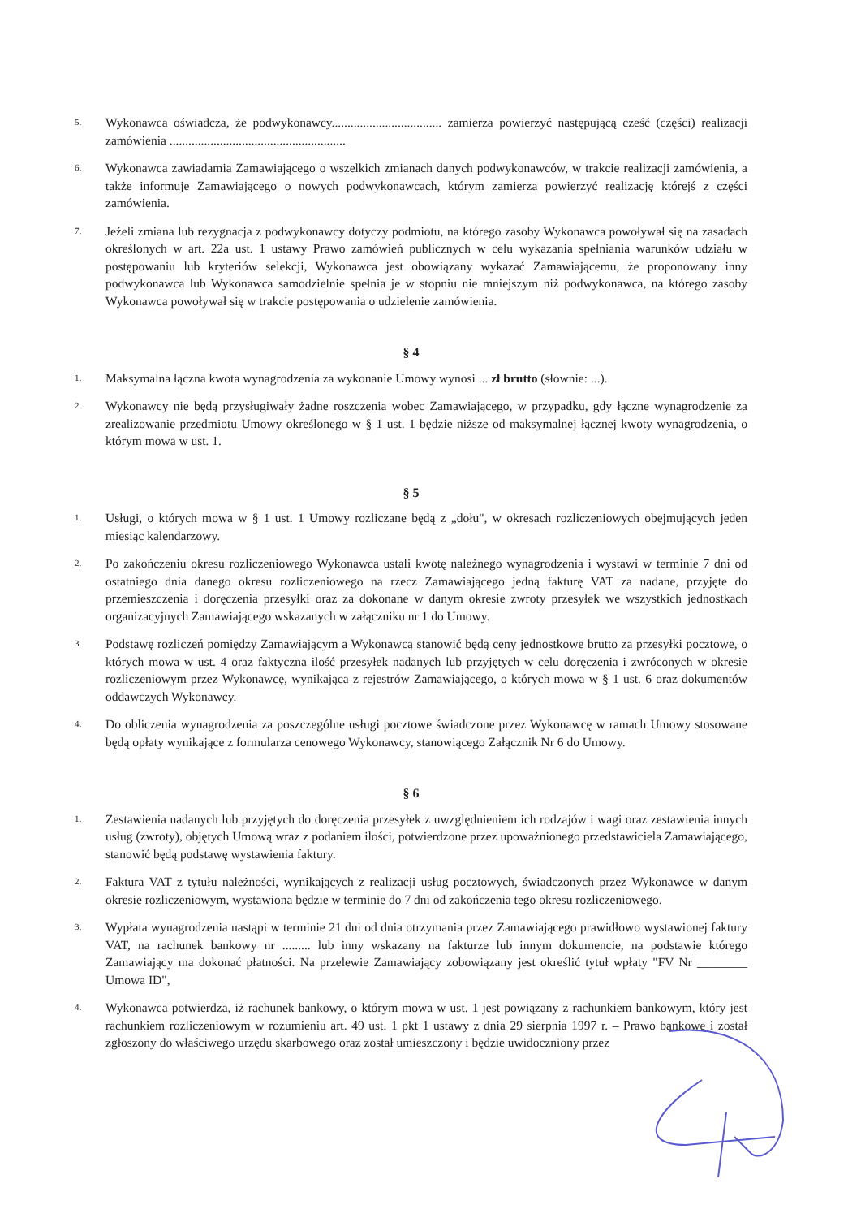5.
Wykonawca oświadcza, że podwykonawcy................................... zamierza powierzyć następującą cześć (części) realizacji zamówienia ........................................................
6.
Wykonawca zawiadamia Zamawiającego o wszelkich zmianach danych podwykonawców, w trakcie realizacji zamówienia, a także informuje Zamawiającego o nowych podwykonawcach, którym zamierza powierzyć realizację którejś z części zamówienia.
7.
Jeżeli zmiana lub rezygnacja z podwykonawcy dotyczy podmiotu, na którego zasoby Wykonawca powoływał się na zasadach określonych w art. 22a ust. 1 ustawy Prawo zamówień publicznych w celu wykazania spełniania warunków udziału w postępowaniu lub kryteriów selekcji, Wykonawca jest obowiązany wykazać Zamawiającemu, że proponowany inny podwykonawca lub Wykonawca samodzielnie spełnia je w stopniu nie mniejszym niż podwykonawca, na którego zasoby Wykonawca powoływał się w trakcie postępowania o udzielenie zamówienia.
§ 4
1.
Maksymalna łączna kwota wynagrodzenia za wykonanie Umowy wynosi ... zł brutto (słownie: ...).
2.
Wykonawcy nie będą przysługiwały żadne roszczenia wobec Zamawiającego, w przypadku, gdy łączne wynagrodzenie za zrealizowanie przedmiotu Umowy określonego w § 1 ust. 1 będzie niższe od maksymalnej łącznej kwoty wynagrodzenia, o którym mowa w ust. 1.
§ 5
1.
Usługi, o których mowa w § 1 ust. 1 Umowy rozliczane będą z „dołu", w okresach rozliczeniowych obejmujących jeden miesiąc kalendarzowy.
2.
Po zakończeniu okresu rozliczeniowego Wykonawca ustali kwotę należnego wynagrodzenia i wystawi w terminie 7 dni od ostatniego dnia danego okresu rozliczeniowego na rzecz Zamawiającego jedną fakturę VAT za nadane, przyjęte do przemieszczenia i doręczenia przesyłki oraz za dokonane w danym okresie zwroty przesyłek we wszystkich jednostkach organizacyjnych Zamawiającego wskazanych w załączniku nr 1 do Umowy.
3.
Podstawę rozliczeń pomiędzy Zamawiającym a Wykonawcą stanowić będą ceny jednostkowe brutto za przesyłki pocztowe, o których mowa w ust. 4 oraz faktyczna ilość przesyłek nadanych lub przyjętych w celu doręczenia i zwróconych w okresie rozliczeniowym przez Wykonawcę, wynikająca z rejestrów Zamawiającego, o których mowa w § 1 ust. 6 oraz dokumentów oddawczych Wykonawcy.
4.
Do obliczenia wynagrodzenia za poszczególne usługi pocztowe świadczone przez Wykonawcę w ramach Umowy stosowane będą opłaty wynikające z formularza cenowego Wykonawcy, stanowiącego Załącznik Nr 6 do Umowy.
§ 6
1.
Zestawienia nadanych lub przyjętych do doręczenia przesyłek z uwzględnieniem ich rodzajów i wagi oraz zestawienia innych usług (zwroty), objętych Umową wraz z podaniem ilości, potwierdzone przez upoważnionego przedstawiciela Zamawiającego, stanowić będą podstawę wystawienia faktury.
2.
Faktura VAT z tytułu należności, wynikających z realizacji usług pocztowych, świadczonych przez Wykonawcę w danym okresie rozliczeniowym, wystawiona będzie w terminie do 7 dni od zakończenia tego okresu rozliczeniowego.
3.
Wypłata wynagrodzenia nastąpi w terminie 21 dni od dnia otrzymania przez Zamawiającego prawidłowo wystawionej faktury VAT, na rachunek bankowy nr ......... lub inny wskazany na fakturze lub innym dokumencie, na podstawie którego Zamawiający ma dokonać płatności. Na przelewie Zamawiający zobowiązany jest określić tytuł wpłaty "FV Nr ________ Umowa ID",
4.
Wykonawca potwierdza, iż rachunek bankowy, o którym mowa w ust. 1 jest powiązany z rachunkiem bankowym, który jest rachunkiem rozliczeniowym w rozumieniu art. 49 ust. 1 pkt 1 ustawy z dnia 29 sierpnia 1997 r. – Prawo bankowe i został zgłoszony do właściwego urzędu skarbowego oraz został umieszczony i będzie uwidoczniony przez